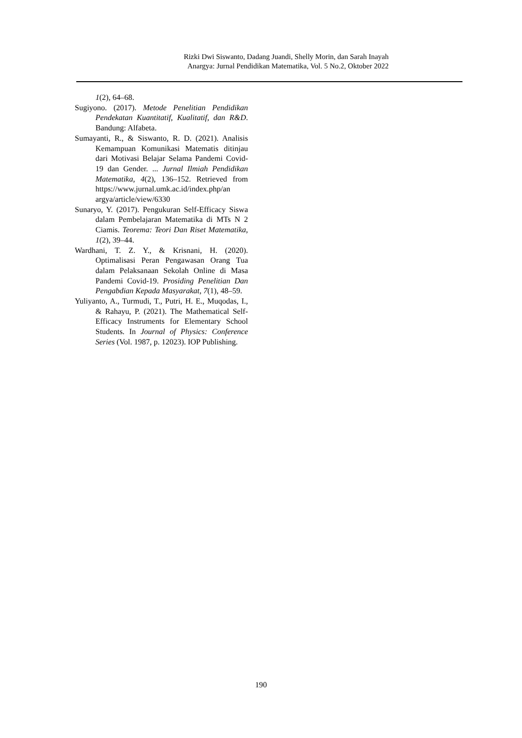Rizki Dwi Siswanto, Dadang Juandi, Shelly Morin, dan Sarah Inayah
Anargya: Jurnal Pendidikan Matematika, Vol. 5 No.2, Oktober 2022
1(2), 64–68.
Sugiyono. (2017). Metode Penelitian Pendidikan Pendekatan Kuantitatif, Kualitatif, dan R&D. Bandung: Alfabeta.
Sumayanti, R., & Siswanto, R. D. (2021). Analisis Kemampuan Komunikasi Matematis ditinjau dari Motivasi Belajar Selama Pandemi Covid-19 dan Gender. ... Jurnal Ilmiah Pendidikan Matematika, 4(2), 136–152. Retrieved from https://www.jurnal.umk.ac.id/index.php/an argya/article/view/6330
Sunaryo, Y. (2017). Pengukuran Self-Efficacy Siswa dalam Pembelajaran Matematika di MTs N 2 Ciamis. Teorema: Teori Dan Riset Matematika, 1(2), 39–44.
Wardhani, T. Z. Y., & Krisnani, H. (2020). Optimalisasi Peran Pengawasan Orang Tua dalam Pelaksanaan Sekolah Online di Masa Pandemi Covid-19. Prosiding Penelitian Dan Pengabdian Kepada Masyarakat, 7(1), 48–59.
Yuliyanto, A., Turmudi, T., Putri, H. E., Muqodas, I., & Rahayu, P. (2021). The Mathematical Self-Efficacy Instruments for Elementary School Students. In Journal of Physics: Conference Series (Vol. 1987, p. 12023). IOP Publishing.
190